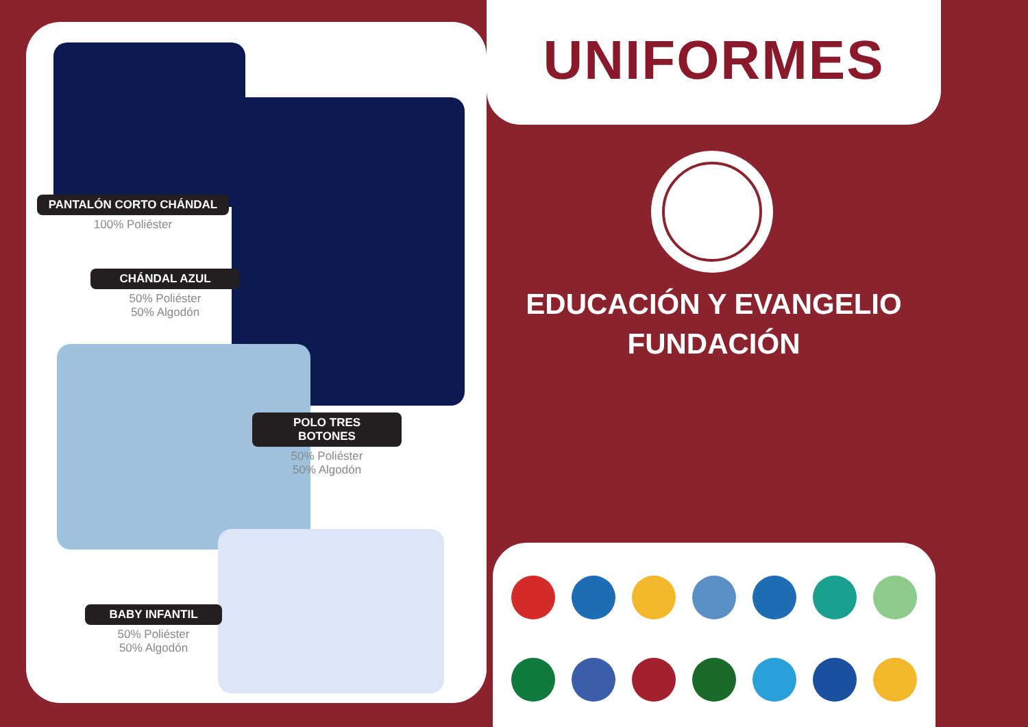PANTALÓN CORTO CHÁNDAL
100% Poliéster
CHÁNDAL AZUL
50% Poliéster
50% Algodón
POLO TRES BOTONES
50% Poliéster
50% Algodón
BABY INFANTIL
50% Poliéster
50% Algodón
UNIFORMES
EDUCACIÓN Y EVANGELIO
FUNDACIÓN